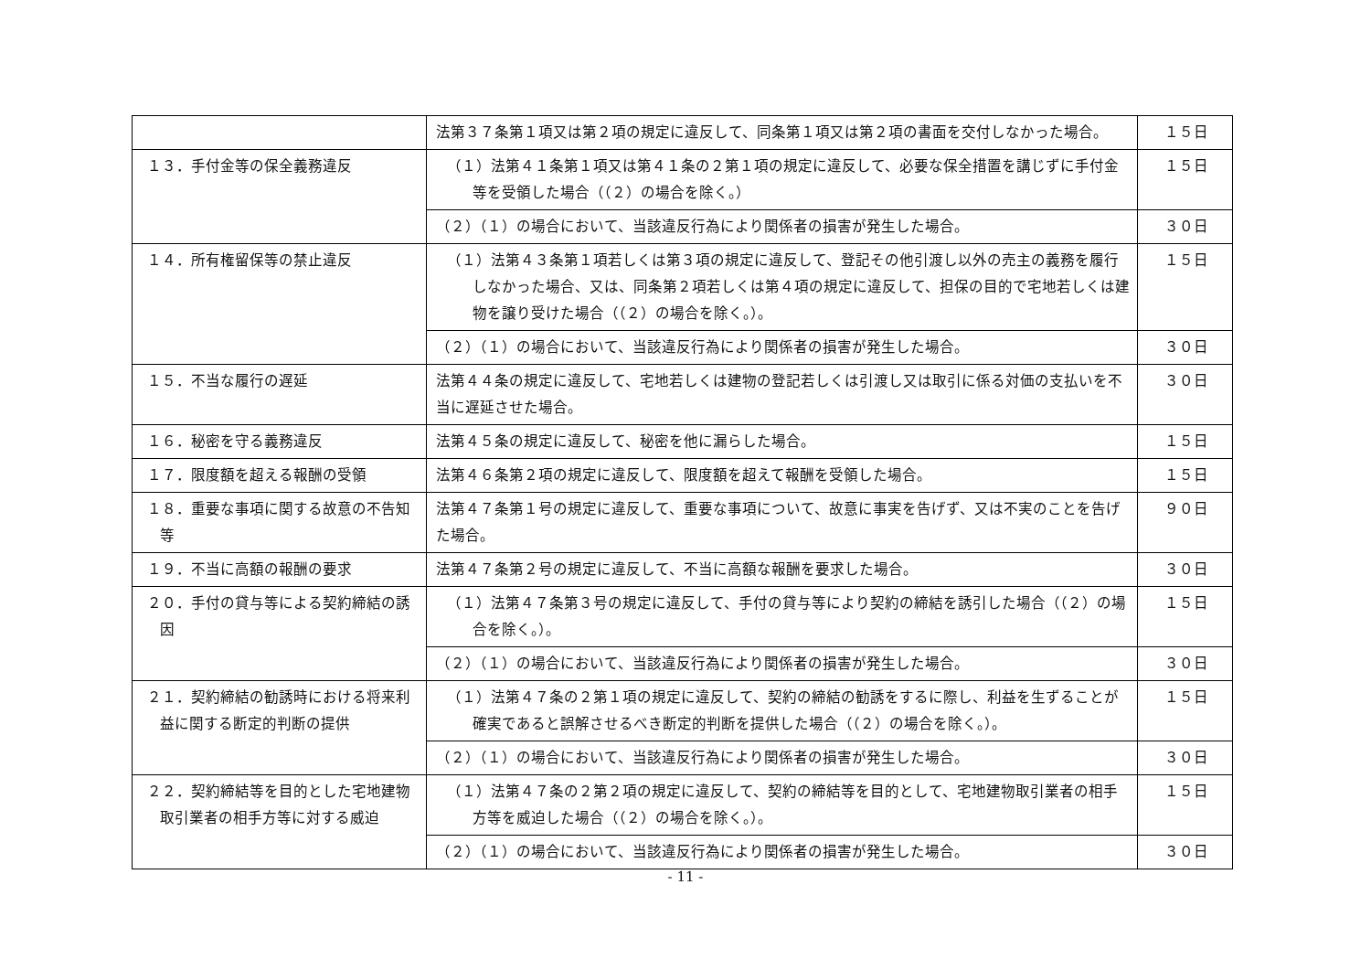| | 法第３７条第１項又は第２項の規定に違反して、同条第１項又は第２項の書面を交付しなかった場合。 | １５日 |
| １３．手付金等の保全義務違反 | （１）法第４１条第１項又は第４１条の２第１項の規定に違反して、必要な保全措置を講じずに手付金等を受領した場合（（２）の場合を除く。） | １５日 |
| | （２）（１）の場合において、当該違反行為により関係者の損害が発生した場合。 | ３０日 |
| １４．所有権留保等の禁止違反 | （１）法第４３条第１項若しくは第３項の規定に違反して、登記その他引渡し以外の売主の義務を履行しなかった場合、又は、同条第２項若しくは第４項の規定に違反して、担保の目的で宅地若しくは建物を譲り受けた場合（（２）の場合を除く。）。 | １５日 |
| | （２）（１）の場合において、当該違反行為により関係者の損害が発生した場合。 | ３０日 |
| １５．不当な履行の遅延 | 法第４４条の規定に違反して、宅地若しくは建物の登記若しくは引渡し又は取引に係る対価の支払いを不当に遅延させた場合。 | ３０日 |
| １６．秘密を守る義務違反 | 法第４５条の規定に違反して、秘密を他に漏らした場合。 | １５日 |
| １７．限度額を超える報酬の受領 | 法第４６条第２項の規定に違反して、限度額を超えて報酬を受領した場合。 | １５日 |
| １８．重要な事項に関する故意の不告知等 | 法第４７条第１号の規定に違反して、重要な事項について、故意に事実を告げず、又は不実のことを告げた場合。 | ９０日 |
| １９．不当に高額の報酬の要求 | 法第４７条第２号の規定に違反して、不当に高額な報酬を要求した場合。 | ３０日 |
| ２０．手付の貸与等による契約締結の誘因 | （１）法第４７条第３号の規定に違反して、手付の貸与等により契約の締結を誘引した場合（（２）の場合を除く。）。 | １５日 |
| | （２）（１）の場合において、当該違反行為により関係者の損害が発生した場合。 | ３０日 |
| ２１．契約締結の勧誘時における将来利益に関する断定的判断の提供 | （１）法第４７条の２第１項の規定に違反して、契約の締結の勧誘をするに際し、利益を生ずることが確実であると誤解させるべき断定的判断を提供した場合（（２）の場合を除く。）。 | １５日 |
| | （２）（１）の場合において、当該違反行為により関係者の損害が発生した場合。 | ３０日 |
| ２２．契約締結等を目的とした宅地建物取引業者の相手方等に対する威迫 | （１）法第４７条の２第２項の規定に違反して、契約の締結等を目的として、宅地建物取引業者の相手方等を威迫した場合（（２）の場合を除く。）。 | １５日 |
| | （２）（１）の場合において、当該違反行為により関係者の損害が発生した場合。 | ３０日 |
- 11 -